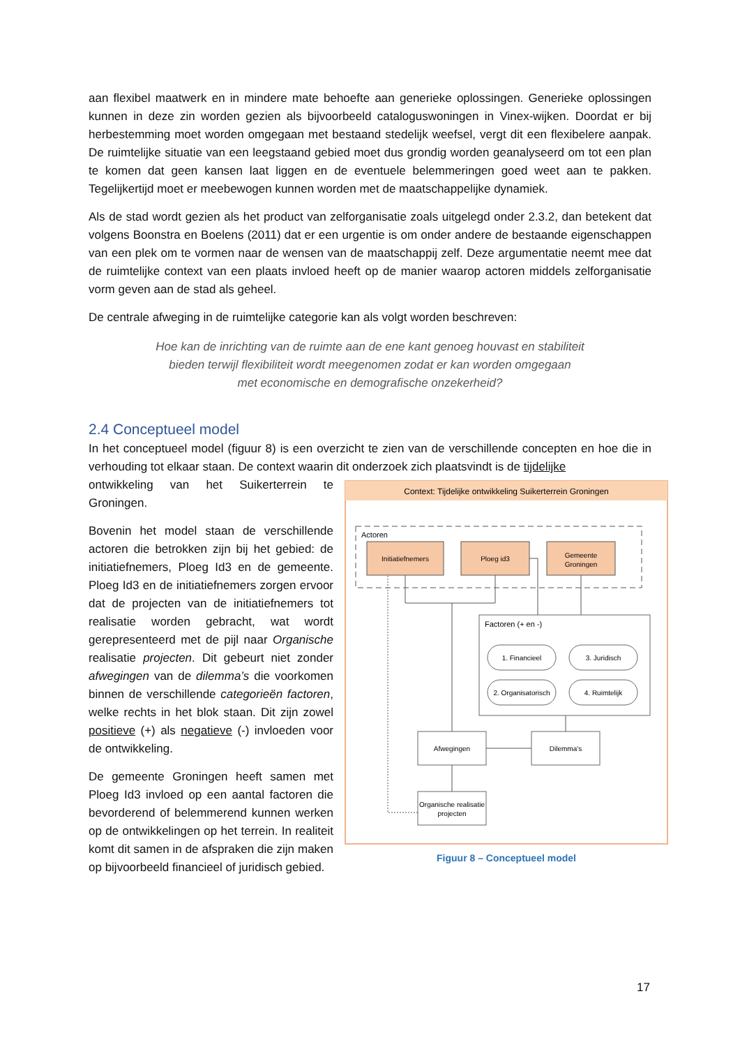aan flexibel maatwerk en in mindere mate behoefte aan generieke oplossingen. Generieke oplossingen kunnen in deze zin worden gezien als bijvoorbeeld cataloguswoningen in Vinex-wijken. Doordat er bij herbestemming moet worden omgegaan met bestaand stedelijk weefsel, vergt dit een flexibelere aanpak. De ruimtelijke situatie van een leegstaand gebied moet dus grondig worden geanalyseerd om tot een plan te komen dat geen kansen laat liggen en de eventuele belemmeringen goed weet aan te pakken. Tegelijkertijd moet er meebewogen kunnen worden met de maatschappelijke dynamiek.
Als de stad wordt gezien als het product van zelforganisatie zoals uitgelegd onder 2.3.2, dan betekent dat volgens Boonstra en Boelens (2011) dat er een urgentie is om onder andere de bestaande eigenschappen van een plek om te vormen naar de wensen van de maatschappij zelf. Deze argumentatie neemt mee dat de ruimtelijke context van een plaats invloed heeft op de manier waarop actoren middels zelforganisatie vorm geven aan de stad als geheel.
De centrale afweging in de ruimtelijke categorie kan als volgt worden beschreven:
Hoe kan de inrichting van de ruimte aan de ene kant genoeg houvast en stabiliteit
bieden terwijl flexibiliteit wordt meegenomen zodat er kan worden omgegaan
met economische en demografische onzekerheid?
2.4 Conceptueel model
In het conceptueel model (figuur 8) is een overzicht te zien van de verschillende concepten en hoe die in verhouding tot elkaar staan. De context waarin dit onderzoek zich plaatsvindt is de tijdelijke
Context: Tijdelijke ontwikkeling Suikerterrein Groningen
Actoren
Initiatiefnemers
Ploeg id3
Gemeente
Groningen
Factoren (+ en -)
1. Financieel
3. Juridisch
2. Organisatorisch
4. Ruimtelijk
Afwegingen
Dilemma's
Organische realisatie
projecten
Figuur 8 – Conceptueel model
ontwikkeling van het Suikerterrein te Groningen.
Bovenin het model staan de verschillende actoren die betrokken zijn bij het gebied: de initiatiefnemers, Ploeg Id3 en de gemeente. Ploeg Id3 en de initiatiefnemers zorgen ervoor dat de projecten van de initiatiefnemers tot realisatie worden gebracht, wat wordt gerepresenteerd met de pijl naar Organische realisatie projecten. Dit gebeurt niet zonder afwegingen van de dilemma’s die voorkomen binnen de verschillende categorieën factoren, welke rechts in het blok staan. Dit zijn zowel positieve (+) als negatieve (-) invloeden voor de ontwikkeling.
De gemeente Groningen heeft samen met Ploeg Id3 invloed op een aantal factoren die bevorderend of belemmerend kunnen werken op de ontwikkelingen op het terrein. In realiteit komt dit samen in de afspraken die zijn maken op bijvoorbeeld financieel of juridisch gebied.
17